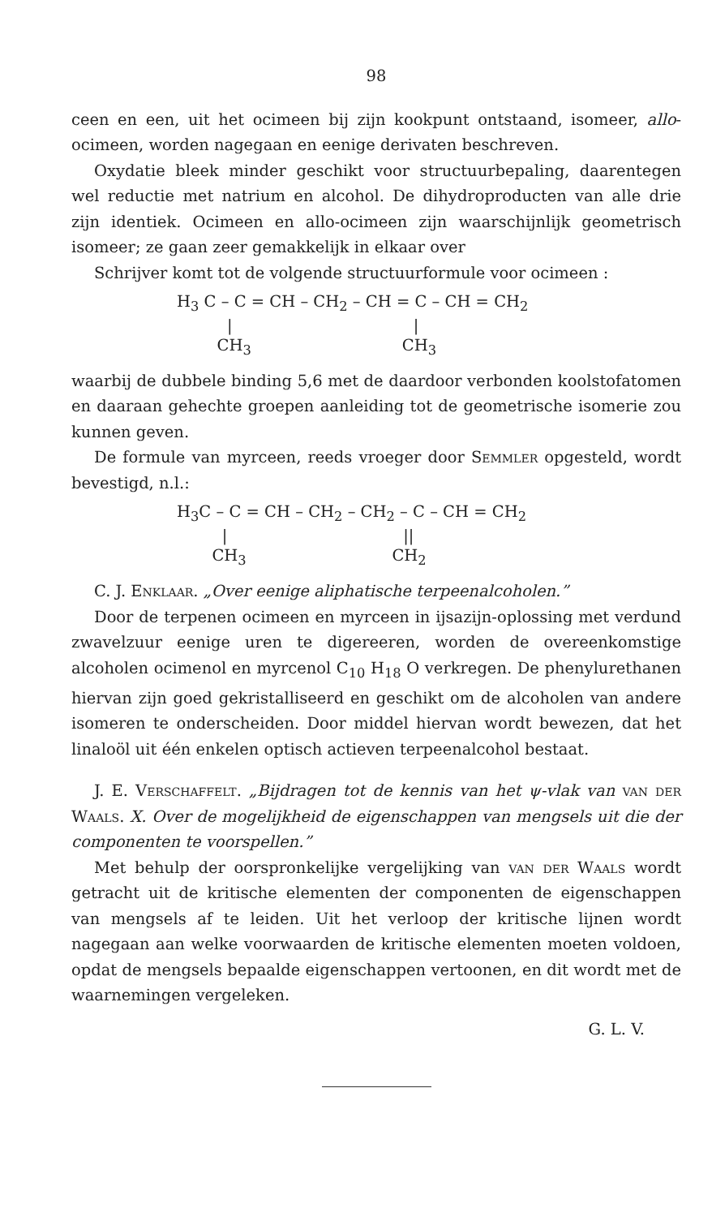98
ceen en een, uit het ocimeen bij zijn kookpunt ontstaand, isomeer, allo-ocimeen, worden nagegaan en eenige derivaten beschreven.
Oxydatie bleek minder geschikt voor structuurbepaling, daarentegen wel reductie met natrium en alcohol. De dihydroproducten van alle drie zijn identiek. Ocimeen en allo-ocimeen zijn waarschijnlijk geometrisch isomeer; ze gaan zeer gemakkelijk in elkaar over
Schrijver komt tot de volgende structuurformule voor ocimeen :
H<sub>3</sub> C – C = CH – CH<sub>2</sub> – CH = C – CH = CH<sub>2</sub> | | CH<sub>3</sub> CH<sub>3</sub>
waarbij de dubbele binding 5,6 met de daardoor verbonden koolstofatomen en daaraan gehechte groepen aanleiding tot de geometrische isomerie zou kunnen geven.
De formule van myrceen, reeds vroeger door Semmler opgesteld, wordt bevestigd, n.l.:
H<sub>3</sub>C – C = CH – CH<sub>2</sub> – CH<sub>2</sub> – C – CH = CH<sub>2</sub> | || CH<sub>3</sub> CH<sub>2</sub>
C. J. Enklaar. „Over eenige aliphatische terpeenalcoholen.”
Door de terpenen ocimeen en myrceen in ijsazijn-oplossing met verdund zwavelzuur eenige uren te digereeren, worden de overeenkomstige alcoholen ocimenol en myrcenol C<sub>10</sub> H<sub>18</sub> O verkregen. De phenylurethanen hiervan zijn goed gekristalliseerd en geschikt om de alcoholen van andere isomeren te onderscheiden. Door middel hiervan wordt bewezen, dat het linaloöl uit één enkelen optisch actieven terpeenalcohol bestaat.
J. E. Verschaffelt. „Bijdragen tot de kennis van het ψ-vlak van van der Waals. X. Over de mogelijkheid de eigenschappen van mengsels uit die der componenten te voorspellen.”
Met behulp der oorspronkelijke vergelijking van van der Waals wordt getracht uit de kritische elementen der componenten de eigenschappen van mengsels af te leiden. Uit het verloop der kritische lijnen wordt nagegaan aan welke voorwaarden de kritische elementen moeten voldoen, opdat de mengsels bepaalde eigenschappen vertoonen, en dit wordt met de waarnemingen vergeleken.
G. L. V.